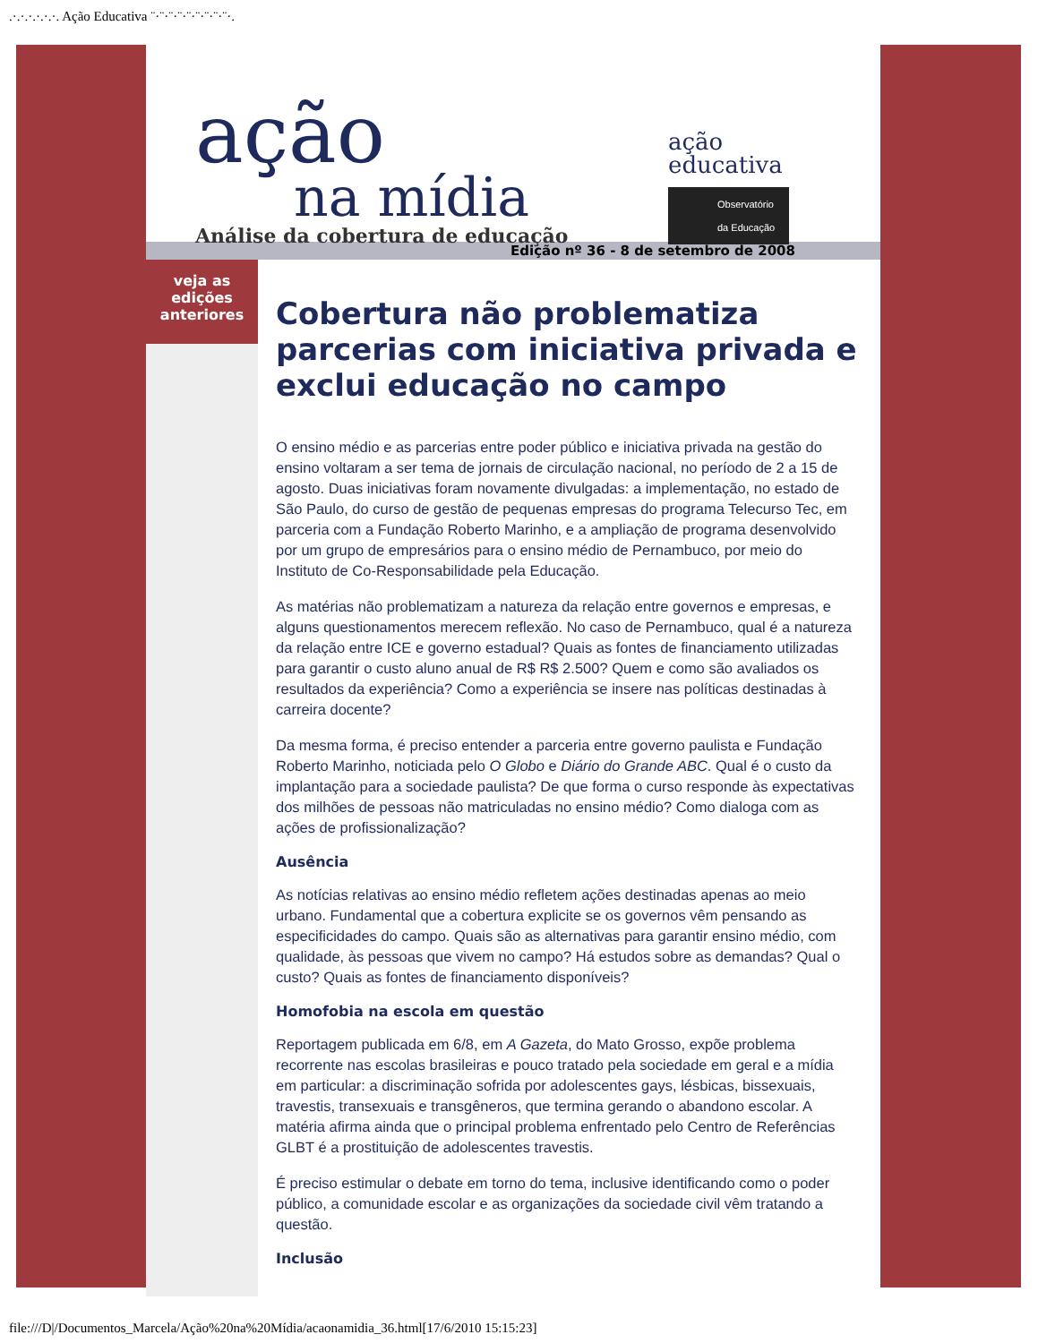.·.·.·.·.·.·. Ação Educativa ¨·¨·¨·¨·¨·¨·¨·¨·¨·.
ação
na mídia
Análise da cobertura de educação
ação
educativa
Observatório da Educação
Edição nº 36 - 8 de setembro de 2008
veja as
edições
anteriores
Cobertura não problematiza parcerias com iniciativa privada e exclui educação no campo
O ensino médio e as parcerias entre poder público e iniciativa privada na gestão do ensino voltaram a ser tema de jornais de circulação nacional, no período de 2 a 15 de agosto. Duas iniciativas foram novamente divulgadas: a implementação, no estado de São Paulo, do curso de gestão de pequenas empresas do programa Telecurso Tec, em parceria com a Fundação Roberto Marinho, e a ampliação de programa desenvolvido por um grupo de empresários para o ensino médio de Pernambuco, por meio do Instituto de Co-Responsabilidade pela Educação.
As matérias não problematizam a natureza da relação entre governos e empresas, e alguns questionamentos merecem reflexão. No caso de Pernambuco, qual é a natureza da relação entre ICE e governo estadual? Quais as fontes de financiamento utilizadas para garantir o custo aluno anual de R$ R$ 2.500? Quem e como são avaliados os resultados da experiência? Como a experiência se insere nas políticas destinadas à carreira docente?
Da mesma forma, é preciso entender a parceria entre governo paulista e Fundação Roberto Marinho, noticiada pelo O Globo e Diário do Grande ABC. Qual é o custo da implantação para a sociedade paulista? De que forma o curso responde às expectativas dos milhões de pessoas não matriculadas no ensino médio? Como dialoga com as ações de profissionalização?
Ausência
As notícias relativas ao ensino médio refletem ações destinadas apenas ao meio urbano. Fundamental que a cobertura explicite se os governos vêm pensando as especificidades do campo. Quais são as alternativas para garantir ensino médio, com qualidade, às pessoas que vivem no campo? Há estudos sobre as demandas? Qual o custo? Quais as fontes de financiamento disponíveis?
Homofobia na escola em questão
Reportagem publicada em 6/8, em A Gazeta, do Mato Grosso, expõe problema recorrente nas escolas brasileiras e pouco tratado pela sociedade em geral e a mídia em particular: a discriminação sofrida por adolescentes gays, lésbicas, bissexuais, travestis, transexuais e transgêneros, que termina gerando o abandono escolar. A matéria afirma ainda que o principal problema enfrentado pelo Centro de Referências GLBT é a prostituição de adolescentes travestis.
É preciso estimular o debate em torno do tema, inclusive identificando como o poder público, a comunidade escolar e as organizações da sociedade civil vêm tratando a questão.
Inclusão
file:///D|/Documentos_Marcela/Ação%20na%20Mídia/acaonamidia_36.html[17/6/2010 15:15:23]